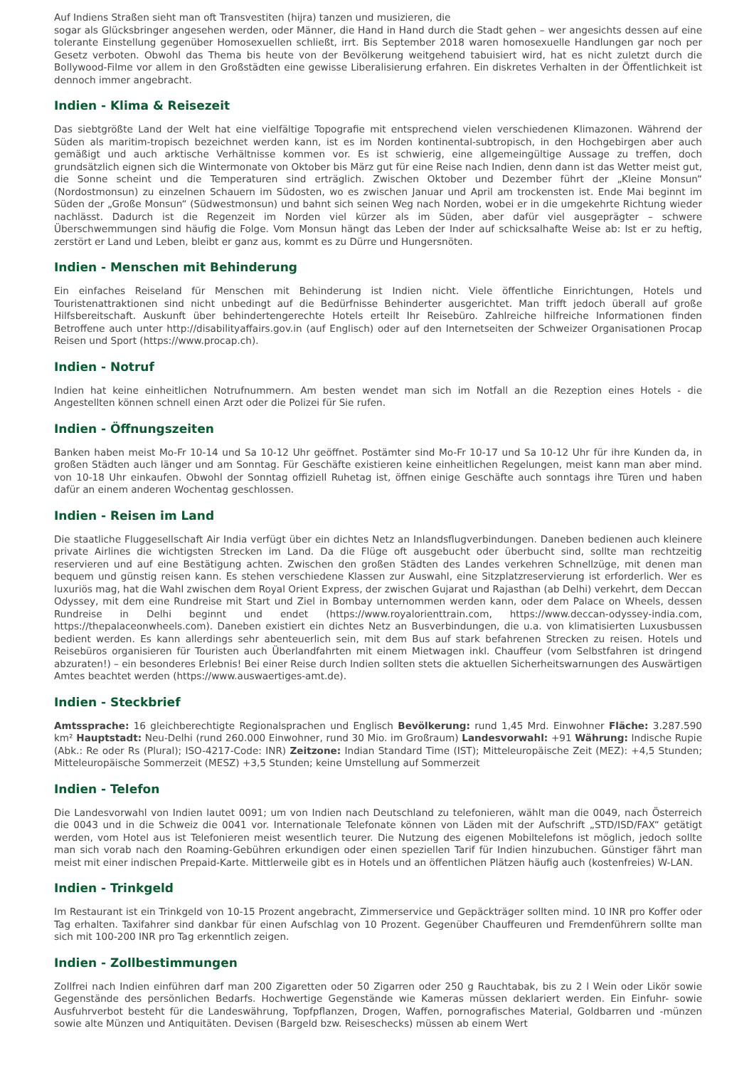Auf Indiens Straßen sieht man oft Transvestiten (hijra) tanzen und musizieren, die
sogar als Glücksbringer angesehen werden, oder Männer, die Hand in Hand durch die Stadt gehen – wer angesichts dessen auf eine tolerante Einstellung gegenüber Homosexuellen schließt, irrt. Bis September 2018 waren homosexuelle Handlungen gar noch per Gesetz verboten. Obwohl das Thema bis heute von der Bevölkerung weitgehend tabuisiert wird, hat es nicht zuletzt durch die Bollywood-Filme vor allem in den Großstädten eine gewisse Liberalisierung erfahren. Ein diskretes Verhalten in der Öffentlichkeit ist dennoch immer angebracht.
Indien - Klima & Reisezeit
Das siebtgrößte Land der Welt hat eine vielfältige Topografie mit entsprechend vielen verschiedenen Klimazonen. Während der Süden als maritim-tropisch bezeichnet werden kann, ist es im Norden kontinental-subtropisch, in den Hochgebirgen aber auch gemäßigt und auch arktische Verhältnisse kommen vor. Es ist schwierig, eine allgemeingültige Aussage zu treffen, doch grundsätzlich eignen sich die Wintermonate von Oktober bis März gut für eine Reise nach Indien, denn dann ist das Wetter meist gut, die Sonne scheint und die Temperaturen sind erträglich. Zwischen Oktober und Dezember führt der „Kleine Monsun“ (Nordostmonsun) zu einzelnen Schauern im Südosten, wo es zwischen Januar und April am trockensten ist. Ende Mai beginnt im Süden der „Große Monsun“ (Südwestmonsun) und bahnt sich seinen Weg nach Norden, wobei er in die umgekehrte Richtung wieder nachlässt. Dadurch ist die Regenzeit im Norden viel kürzer als im Süden, aber dafür viel ausgeprägter – schwere Überschwemmungen sind häufig die Folge. Vom Monsun hängt das Leben der Inder auf schicksalhafte Weise ab: Ist er zu heftig, zerstört er Land und Leben, bleibt er ganz aus, kommt es zu Dürre und Hungersnöten.
Indien - Menschen mit Behinderung
Ein einfaches Reiseland für Menschen mit Behinderung ist Indien nicht. Viele öffentliche Einrichtungen, Hotels und Touristenattraktionen sind nicht unbedingt auf die Bedürfnisse Behinderter ausgerichtet. Man trifft jedoch überall auf große Hilfsbereitschaft. Auskunft über behindertengerechte Hotels erteilt Ihr Reisebüro. Zahlreiche hilfreiche Informationen finden Betroffene auch unter http://disabilityaffairs.gov.in (auf Englisch) oder auf den Internetseiten der Schweizer Organisationen Procap Reisen und Sport (https://www.procap.ch).
Indien - Notruf
Indien hat keine einheitlichen Notrufnummern. Am besten wendet man sich im Notfall an die Rezeption eines Hotels - die Angestellten können schnell einen Arzt oder die Polizei für Sie rufen.
Indien - Öffnungszeiten
Banken haben meist Mo-Fr 10-14 und Sa 10-12 Uhr geöffnet. Postämter sind Mo-Fr 10-17 und Sa 10-12 Uhr für ihre Kunden da, in großen Städten auch länger und am Sonntag. Für Geschäfte existieren keine einheitlichen Regelungen, meist kann man aber mind. von 10-18 Uhr einkaufen. Obwohl der Sonntag offiziell Ruhetag ist, öffnen einige Geschäfte auch sonntags ihre Türen und haben dafür an einem anderen Wochentag geschlossen.
Indien - Reisen im Land
Die staatliche Fluggesellschaft Air India verfügt über ein dichtes Netz an Inlandsflugverbindungen. Daneben bedienen auch kleinere private Airlines die wichtigsten Strecken im Land. Da die Flüge oft ausgebucht oder überbucht sind, sollte man rechtzeitig reservieren und auf eine Bestätigung achten. Zwischen den großen Städten des Landes verkehren Schnellzüge, mit denen man bequem und günstig reisen kann. Es stehen verschiedene Klassen zur Auswahl, eine Sitzplatzreservierung ist erforderlich. Wer es luxuriös mag, hat die Wahl zwischen dem Royal Orient Express, der zwischen Gujarat und Rajasthan (ab Delhi) verkehrt, dem Deccan Odyssey, mit dem eine Rundreise mit Start und Ziel in Bombay unternommen werden kann, oder dem Palace on Wheels, dessen Rundreise in Delhi beginnt und endet (https://www.royalorienttrain.com, https://www.deccan-odyssey-india.com, https://thepalaceonwheels.com). Daneben existiert ein dichtes Netz an Busverbindungen, die u.a. von klimatisierten Luxusbussen bedient werden. Es kann allerdings sehr abenteuerlich sein, mit dem Bus auf stark befahrenen Strecken zu reisen. Hotels und Reisebüros organisieren für Touristen auch Überlandfahrten mit einem Mietwagen inkl. Chauffeur (vom Selbstfahren ist dringend abzuraten!) – ein besonderes Erlebnis! Bei einer Reise durch Indien sollten stets die aktuellen Sicherheitswarnungen des Auswärtigen Amtes beachtet werden (https://www.auswaertiges-amt.de).
Indien - Steckbrief
Amtssprache: 16 gleichberechtigte Regionalsprachen und Englisch Bevölkerung: rund 1,45 Mrd. Einwohner Fläche: 3.287.590 km² Hauptstadt: Neu-Delhi (rund 260.000 Einwohner, rund 30 Mio. im Großraum) Landesvorwahl: +91 Währung: Indische Rupie (Abk.: Re oder Rs (Plural); ISO-4217-Code: INR) Zeitzone: Indian Standard Time (IST); Mitteleuropäische Zeit (MEZ): +4,5 Stunden; Mitteleuropäische Sommerzeit (MESZ) +3,5 Stunden; keine Umstellung auf Sommerzeit
Indien - Telefon
Die Landesvorwahl von Indien lautet 0091; um von Indien nach Deutschland zu telefonieren, wählt man die 0049, nach Österreich die 0043 und in die Schweiz die 0041 vor. Internationale Telefonate können von Läden mit der Aufschrift „STD/ISD/FAX“ getätigt werden, vom Hotel aus ist Telefonieren meist wesentlich teurer. Die Nutzung des eigenen Mobiltelefons ist möglich, jedoch sollte man sich vorab nach den Roaming-Gebühren erkundigen oder einen speziellen Tarif für Indien hinzubuchen. Günstiger fährt man meist mit einer indischen Prepaid-Karte. Mittlerweile gibt es in Hotels und an öffentlichen Plätzen häufig auch (kostenfreies) W-LAN.
Indien - Trinkgeld
Im Restaurant ist ein Trinkgeld von 10-15 Prozent angebracht, Zimmerservice und Gepäckträger sollten mind. 10 INR pro Koffer oder Tag erhalten. Taxifahrer sind dankbar für einen Aufschlag von 10 Prozent. Gegenüber Chauffeuren und Fremdenführern sollte man sich mit 100-200 INR pro Tag erkenntlich zeigen.
Indien - Zollbestimmungen
Zollfrei nach Indien einführen darf man 200 Zigaretten oder 50 Zigarren oder 250 g Rauchtabak, bis zu 2 l Wein oder Likör sowie Gegenstände des persönlichen Bedarfs. Hochwertige Gegenstände wie Kameras müssen deklariert werden. Ein Einfuhr- sowie Ausfuhrverbot besteht für die Landeswährung, Topfpflanzen, Drogen, Waffen, pornografisches Material, Goldbarren und -münzen sowie alte Münzen und Antiquitäten. Devisen (Bargeld bzw. Reiseschecks) müssen ab einem Wert